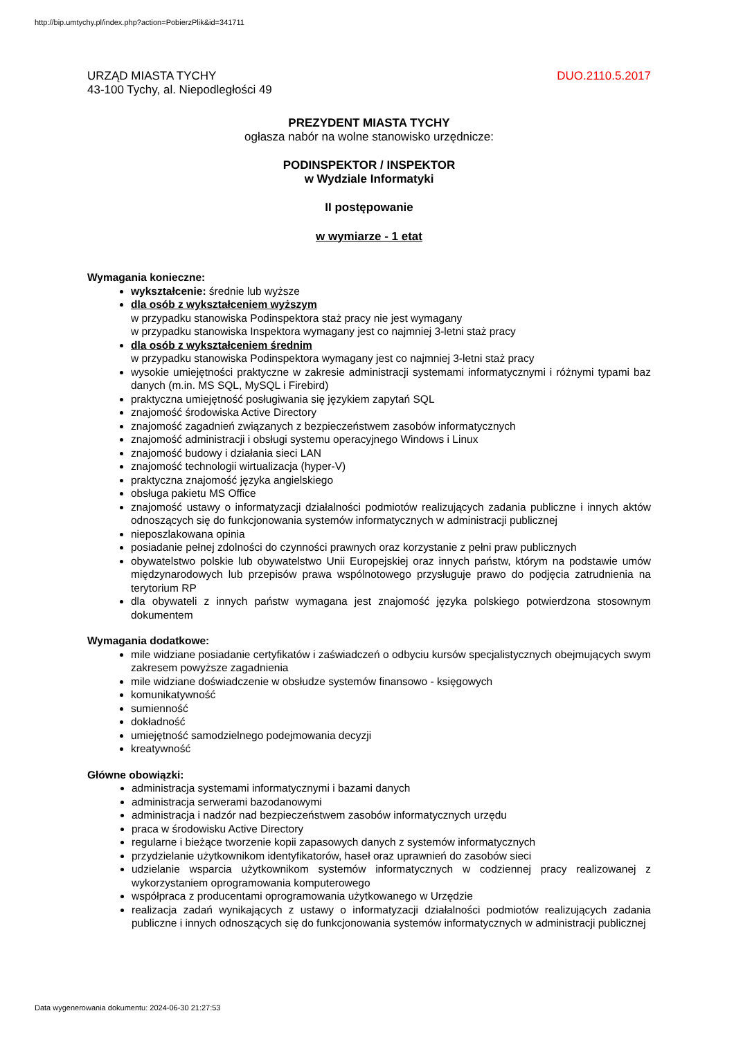http://bip.umtychy.pl/index.php?action=PobierzPlik&id=341711
URZĄD MIASTA TYCHY
43-100 Tychy, al. Niepodległości 49
DUO.2110.5.2017
PREZYDENT MIASTA TYCHY
ogłasza nabór na wolne stanowisko urzędnicze:
PODINSPEKTOR / INSPEKTOR
w Wydziale Informatyki
II postępowanie
w wymiarze - 1 etat
Wymagania konieczne:
wykształcenie: średnie lub wyższe
dla osób z wykształceniem wyższym
w przypadku stanowiska Podinspektora staż pracy nie jest wymagany
w przypadku stanowiska Inspektora wymagany jest co najmniej 3-letni staż pracy
dla osób z wykształceniem średnim
w przypadku stanowiska Podinspektora wymagany jest co najmniej 3-letni staż pracy
wysokie umiejętności praktyczne w zakresie administracji systemami informatycznymi i różnymi typami baz danych (m.in. MS SQL, MySQL i Firebird)
praktyczna umiejętność posługiwania się językiem zapytań SQL
znajomość środowiska Active Directory
znajomość zagadnień związanych z bezpieczeństwem zasobów informatycznych
znajomość administracji i obsługi systemu operacyjnego Windows i Linux
znajomość budowy i działania sieci LAN
znajomość technologii wirtualizacja (hyper-V)
praktyczna znajomość języka angielskiego
obsługa pakietu MS Office
znajomość ustawy o informatyzacji działalności podmiotów realizujących zadania publiczne i innych aktów odnoszących się do funkcjonowania systemów informatycznych w administracji publicznej
nieposzlakowana opinia
posiadanie pełnej zdolności do czynności prawnych oraz korzystanie z pełni praw publicznych
obywatelstwo polskie lub obywatelstwo Unii Europejskiej oraz innych państw, którym na podstawie umów międzynarodowych lub przepisów prawa wspólnotowego przysługuje prawo do podjęcia zatrudnienia na terytorium RP
dla obywateli z innych państw wymagana jest znajomość języka polskiego potwierdzona stosownym dokumentem
Wymagania dodatkowe:
mile widziane posiadanie certyfikatów i zaświadczeń o odbyciu kursów specjalistycznych obejmujących swym zakresem powyższe zagadnienia
mile widziane doświadczenie w obsłudze systemów finansowo - księgowych
komunikatywność
sumienność
dokładność
umiejętność samodzielnego podejmowania decyzji
kreatywność
Główne obowiązki:
administracja systemami informatycznymi i bazami danych
administracja serwerami bazodanowymi
administracja i nadzór nad bezpieczeństwem zasobów informatycznych urzędu
praca w środowisku Active Directory
regularne i bieżące tworzenie kopii zapasowych danych z systemów informatycznych
przydzielanie użytkownikom identyfikatorów, haseł oraz uprawnień do zasobów sieci
udzielanie wsparcia użytkownikom systemów informatycznych w codziennej pracy realizowanej z wykorzystaniem oprogramowania komputerowego
współpraca z producentami oprogramowania użytkowanego w Urzędzie
realizacja zadań wynikających z ustawy o informatyzacji działalności podmiotów realizujących zadania publiczne i innych odnoszących się do funkcjonowania systemów informatycznych w administracji publicznej
Data wygenerowania dokumentu: 2024-06-30 21:27:53